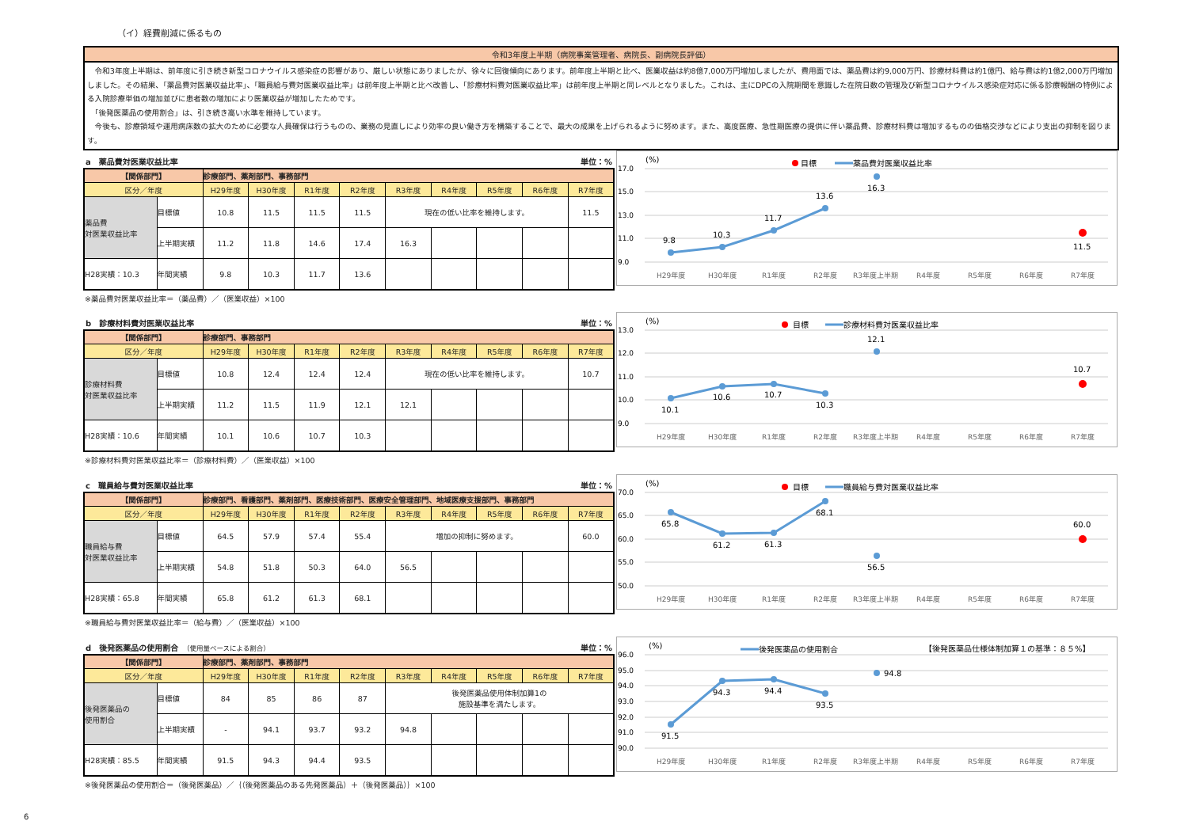（イ）経費削減に係るもの
令和3年度上半期（病院事業管理者、病院長、副病院長評価）
　令和3年度上半期は、前年度に引き続き新型コロナウイルス感染症の影響があり、厳しい状態にありましたが、徐々に回復傾向にあります。前年度上半期と比べ、医業収益は約8億7,000万円増加しましたが、費用面では、薬品費は約9,000万円、診療材料費は約1億円、給与費は約1億2,000万円増加しました。その結果、「薬品費対医業収益比率」、「職員給与費対医業収益比率」は前年度上半期と比べ改善し、「診療材料費対医業収益比率」は前年度上半期と同レベルとなりました。これは、主にDPCの入院期間を意識した在院日数の管理及び新型コロナウイルス感染症対応に係る診療報酬の特例による入院診療単価の増加並びに患者数の増加により医業収益が増加したためです。
　「後発医薬品の使用割合」は、引き続き高い水準を維持しています。
　今後も、診療領域や運用病床数の拡大のために必要な人員確保は行うものの、業務の見直しにより効率の良い働き方を構築することで、最大の成果を上げられるように努めます。また、高度医療、急性期医療の提供に伴い薬品費、診療材料費は増加するものの価格交渉などにより支出の抑制を図ります。
a　薬品費対医業収益比率 単位：%
| 【関係部門】 | | 診療部門、薬剤部門、事務部門 | | | | | | | | |
| 区分／年度 | | H29年度 | H30年度 | R1年度 | R2年度 | R3年度 | R4年度 | R5年度 | R6年度 | R7年度 |
| 薬品費 対医業収益比率 | 目標値 | 10.8 | 11.5 | 11.5 | 11.5 | 現在の低い比率を維持します。 | | | | 11.5 |
| | 上半期実績 | 11.2 | 11.8 | 14.6 | 17.4 | 16.3 | | | | |
| H28実績：10.3 | 年間実績 | 9.8 | 10.3 | 11.7 | 13.6 | | | | | |
※薬品費対医業収益比率＝（薬品費）／（医業収益）×100
(%)
目標
薬品費対医業収益比率
17.0
15.0
13.0
11.0
9.0
9.8
10.3
11.7
13.6
16.3
11.5
H29年度
H30年度
R1年度
R2年度
R3年度上半期
R4年度
R5年度
R6年度
R7年度
b　診療材料費対医業収益比率 単位：%
| 【関係部門】 | | 診療部門、事務部門 | | | | | | | | |
| 区分／年度 | | H29年度 | H30年度 | R1年度 | R2年度 | R3年度 | R4年度 | R5年度 | R6年度 | R7年度 |
| 診療材料費 対医業収益比率 | 目標値 | 10.8 | 12.4 | 12.4 | 12.4 | 現在の低い比率を維持します。 | | | | 10.7 |
| | 上半期実績 | 11.2 | 11.5 | 11.9 | 12.1 | 12.1 | | | | |
| H28実績：10.6 | 年間実績 | 10.1 | 10.6 | 10.7 | 10.3 | | | | | |
※診療材料費対医業収益比率＝（診療材料費）／（医業収益）×100
(%)
目標
診療材料費対医業収益比率
13.0
12.0
11.0
10.0
9.0
10.1
10.6
10.7
10.3
12.1
10.7
H29年度
H30年度
R1年度
R2年度
R3年度上半期
R4年度
R5年度
R6年度
R7年度
c　職員給与費対医業収益比率 単位：%
| 【関係部門】 | | 診療部門、看護部門、薬剤部門、医療技術部門、医療安全管理部門、地域医療支援部門、事務部門 | | | | | | | | |
| 区分／年度 | | H29年度 | H30年度 | R1年度 | R2年度 | R3年度 | R4年度 | R5年度 | R6年度 | R7年度 |
| 職員給与費 対医業収益比率 | 目標値 | 64.5 | 57.9 | 57.4 | 55.4 | 増加の抑制に努めます。 | | | | 60.0 |
| | 上半期実績 | 54.8 | 51.8 | 50.3 | 64.0 | 56.5 | | | | |
| H28実績：65.8 | 年間実績 | 65.8 | 61.2 | 61.3 | 68.1 | | | | | |
※職員給与費対医業収益比率＝（給与費）／（医業収益）×100
(%)
目標
職員給与費対医業収益比率
70.0
65.0
60.0
55.0
50.0
65.8
61.2
61.3
68.1
56.5
60.0
H29年度
H30年度
R1年度
R2年度
R3年度上半期
R4年度
R5年度
R6年度
R7年度
d　後発医薬品の使用割合　（使用量ベースによる割合） 単位：%
| 【関係部門】 | | 診療部門、薬剤部門、事務部門 | | | | | | | | |
| 区分／年度 | | H29年度 | H30年度 | R1年度 | R2年度 | R3年度 | R4年度 | R5年度 | R6年度 | R7年度 |
| 後発医薬品の 使用割合 | 目標値 | 84 | 85 | 86 | 87 | 後発医薬品使用体制加算1の 施設基準を満たします。 | | | | |
| | 上半期実績 | - | 94.1 | 93.7 | 93.2 | 94.8 | | | | |
| H28実績：85.5 | 年間実績 | 91.5 | 94.3 | 94.4 | 93.5 | | | | | |
※後発医薬品の使用割合＝（後発医薬品）／｛（後発医薬品のある先発医薬品）＋（後発医薬品）｝×100
(%)
後発医薬品の使用割合
【後発医薬品仕様体制加算１の基準：８５%】
96.0
95.0
94.0
93.0
92.0
91.0
90.0
91.5
94.3
94.4
93.5
94.8
H29年度
H30年度
R1年度
R2年度
R3年度上半期
R4年度
R5年度
R6年度
R7年度
6